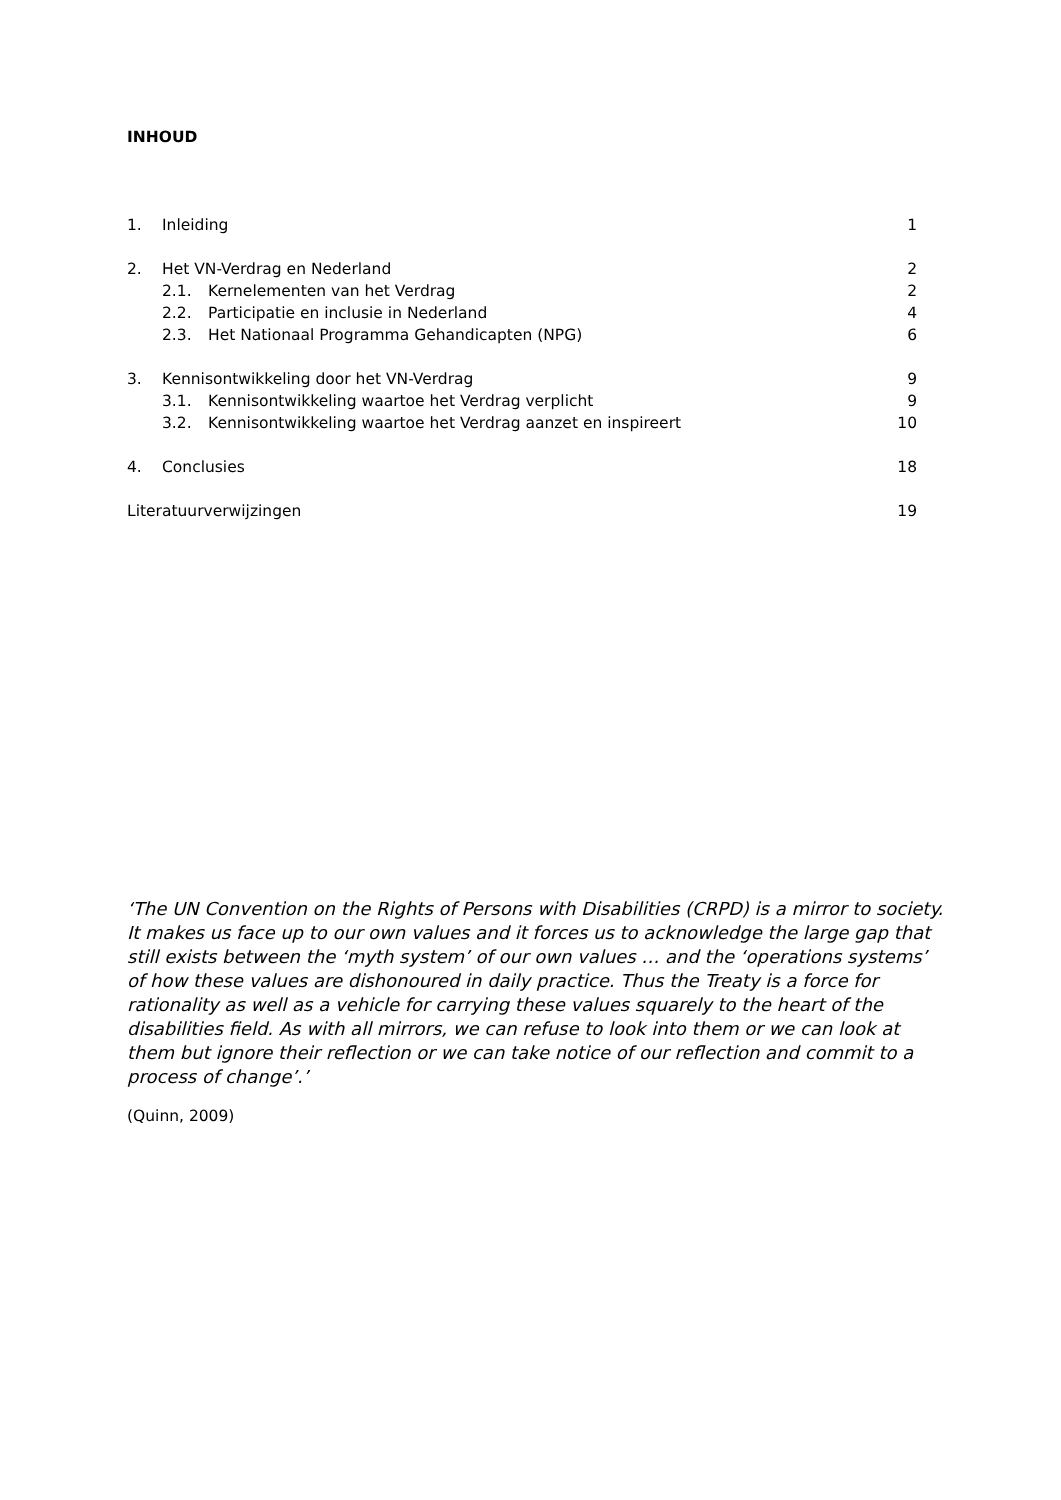INHOUD
1. Inleiding 1
2. Het VN-Verdrag en Nederland 2
2.1. Kernelementen van het Verdrag 2
2.2. Participatie en inclusie in Nederland 4
2.3. Het Nationaal Programma Gehandicapten (NPG) 6
3. Kennisontwikkeling door het VN-Verdrag 9
3.1. Kennisontwikkeling waartoe het Verdrag verplicht 9
3.2. Kennisontwikkeling waartoe het Verdrag aanzet en inspireert 10
4. Conclusies 18
Literatuurverwijzingen 19
‘The UN Convention on the Rights of Persons with Disabilities (CRPD) is a mirror to society. It makes us face up to our own values and it forces us to acknowledge the large gap that still exists between the ‘myth system’ of our own values … and the ‘operations systems’ of how these values are dishonoured in daily practice. Thus the Treaty is a force for rationality as well as a vehicle for carrying these values squarely to the heart of the disabilities field. As with all mirrors, we can refuse to look into them or we can look at them but ignore their reflection or we can take notice of our reflection and commit to a process of change’.’
(Quinn, 2009)